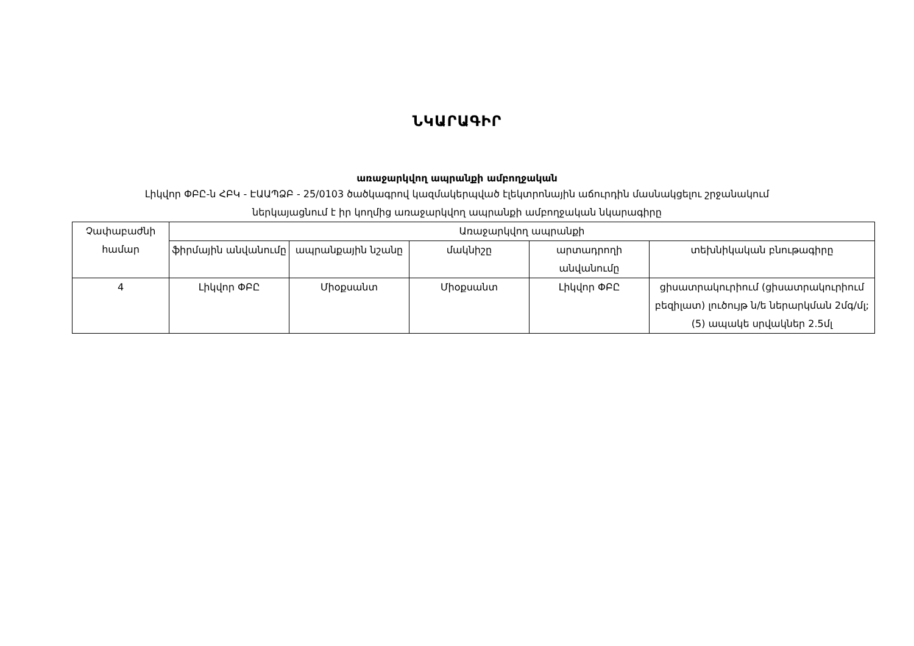ՆԿԱՐԱԳԻՐ
առաջարկվող ապրանքի ամբողջական
Լիկվոր ՓԲԸ-ն ՀԲԿ - ԷԱԱՊՁԲ - 25/0103 ծածկագրով կազմակերպված էլեկտրոնային աճուրդին մասնակցելու շրջանակում
ներկայացնում է իր կողմից առաջարկվող ապրանքի ամբողջական նկարագիրը
| Չափաբաժնի համար | Առաջարկվող ապրանքի | | | | |
| --- | --- | --- | --- | --- | --- |
| | ֆիրմային անվանումը | ապրանքային նշանը | մակնիշը | արտադրողի անվանումը | տեխնիկական բնութագիրը |
| 4 | Լիկվոր ՓԲԸ | Միօքսանտ | Միօքսանտ | Լիկվոր ՓԲԸ | ցիսատրակուրիում (ցիսատրակուրիում բեզիլատ) լուծույթ ն/ե ներարկման 2մգ/մլ; (5) ապակե սրվակներ 2.5մլ |